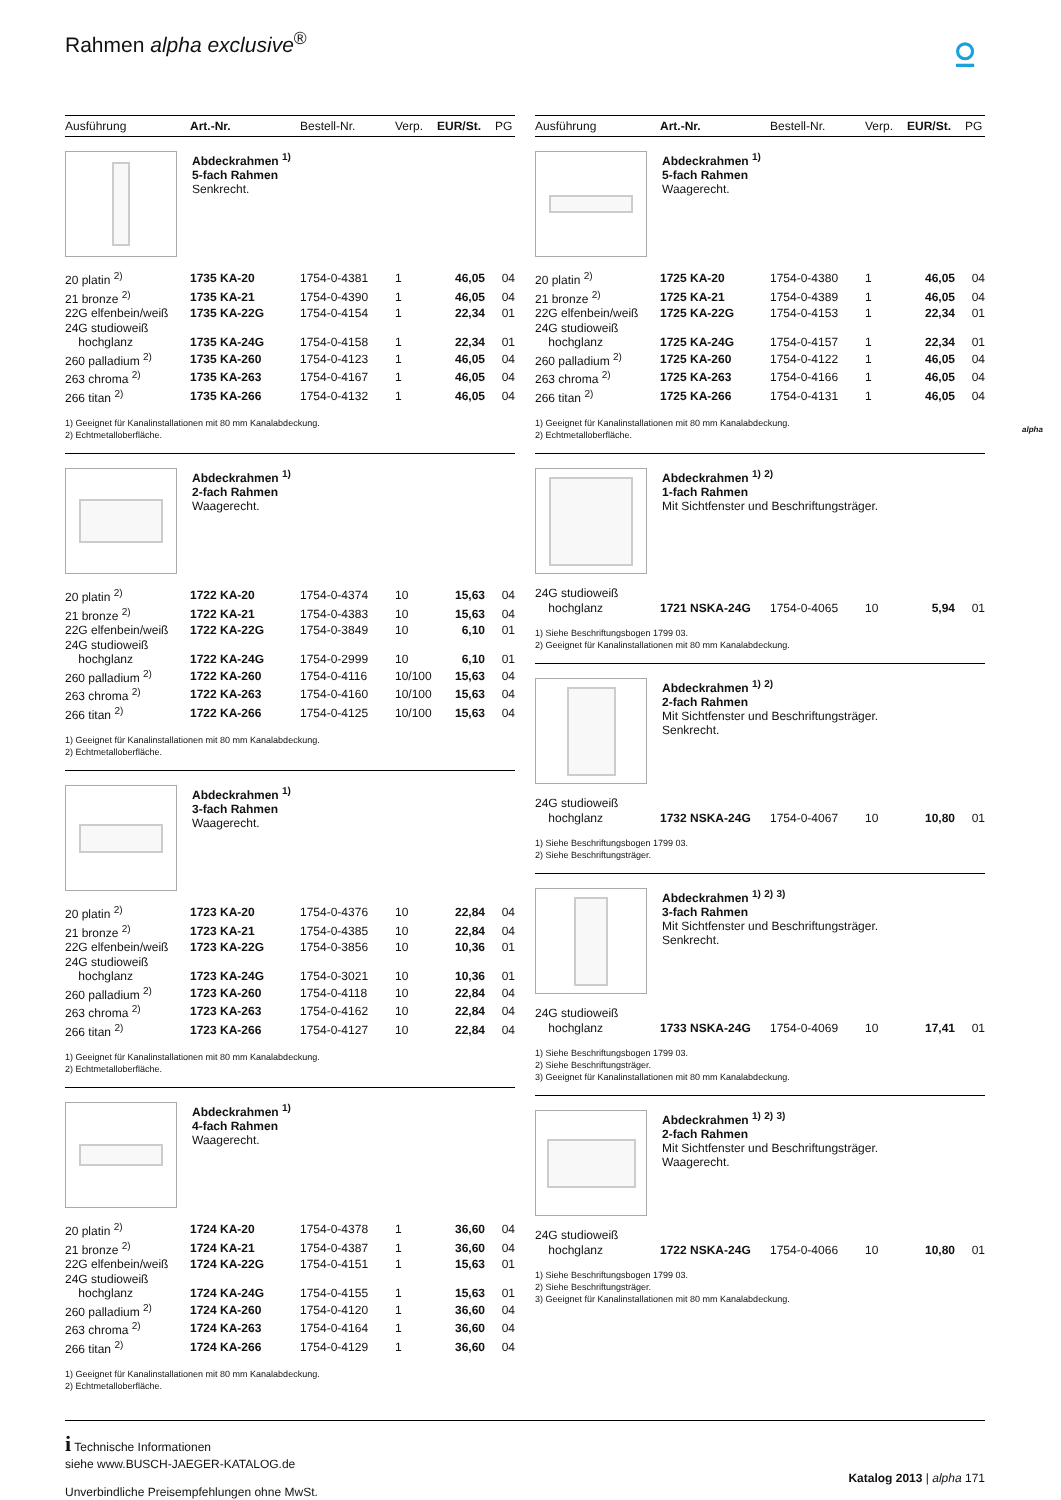Rahmen alpha exclusive<sup>®</sup> ⍜
alpha
Ausführung Art.-Nr. Bestell-Nr. Verp. EUR/St. PG
Abdeckrahmen <sup>1)</sup>
5-fach Rahmen
Senkrecht.
| 20 platin <sup>2)</sup> | 1735 KA-20 | 1754-0-4381 | 1 | 46,05 | 04 |
| 21 bronze <sup>2)</sup> | 1735 KA-21 | 1754-0-4390 | 1 | 46,05 | 04 |
| 22G elfenbein/weiß | 1735 KA-22G | 1754-0-4154 | 1 | 22,34 | 01 |
| 24G studioweiß | | | | | |
| hochglanz | 1735 KA-24G | 1754-0-4158 | 1 | 22,34 | 01 |
| 260 palladium <sup>2)</sup> | 1735 KA-260 | 1754-0-4123 | 1 | 46,05 | 04 |
| 263 chroma <sup>2)</sup> | 1735 KA-263 | 1754-0-4167 | 1 | 46,05 | 04 |
| 266 titan <sup>2)</sup> | 1735 KA-266 | 1754-0-4132 | 1 | 46,05 | 04 |
1) Geeignet für Kanalinstallationen mit 80 mm Kanalabdeckung.
2) Echtmetalloberfläche.
Abdeckrahmen <sup>1)</sup>
2-fach Rahmen
Waagerecht.
| 20 platin <sup>2)</sup> | 1722 KA-20 | 1754-0-4374 | 10 | 15,63 | 04 |
| 21 bronze <sup>2)</sup> | 1722 KA-21 | 1754-0-4383 | 10 | 15,63 | 04 |
| 22G elfenbein/weiß | 1722 KA-22G | 1754-0-3849 | 10 | 6,10 | 01 |
| 24G studioweiß | | | | | |
| hochglanz | 1722 KA-24G | 1754-0-2999 | 10 | 6,10 | 01 |
| 260 palladium <sup>2)</sup> | 1722 KA-260 | 1754-0-4116 | 10/100 | 15,63 | 04 |
| 263 chroma <sup>2)</sup> | 1722 KA-263 | 1754-0-4160 | 10/100 | 15,63 | 04 |
| 266 titan <sup>2)</sup> | 1722 KA-266 | 1754-0-4125 | 10/100 | 15,63 | 04 |
1) Geeignet für Kanalinstallationen mit 80 mm Kanalabdeckung.
2) Echtmetalloberfläche.
Abdeckrahmen <sup>1)</sup>
3-fach Rahmen
Waagerecht.
| 20 platin <sup>2)</sup> | 1723 KA-20 | 1754-0-4376 | 10 | 22,84 | 04 |
| 21 bronze <sup>2)</sup> | 1723 KA-21 | 1754-0-4385 | 10 | 22,84 | 04 |
| 22G elfenbein/weiß | 1723 KA-22G | 1754-0-3856 | 10 | 10,36 | 01 |
| 24G studioweiß | | | | | |
| hochglanz | 1723 KA-24G | 1754-0-3021 | 10 | 10,36 | 01 |
| 260 palladium <sup>2)</sup> | 1723 KA-260 | 1754-0-4118 | 10 | 22,84 | 04 |
| 263 chroma <sup>2)</sup> | 1723 KA-263 | 1754-0-4162 | 10 | 22,84 | 04 |
| 266 titan <sup>2)</sup> | 1723 KA-266 | 1754-0-4127 | 10 | 22,84 | 04 |
1) Geeignet für Kanalinstallationen mit 80 mm Kanalabdeckung.
2) Echtmetalloberfläche.
Abdeckrahmen <sup>1)</sup>
4-fach Rahmen
Waagerecht.
| 20 platin <sup>2)</sup> | 1724 KA-20 | 1754-0-4378 | 1 | 36,60 | 04 |
| 21 bronze <sup>2)</sup> | 1724 KA-21 | 1754-0-4387 | 1 | 36,60 | 04 |
| 22G elfenbein/weiß | 1724 KA-22G | 1754-0-4151 | 1 | 15,63 | 01 |
| 24G studioweiß | | | | | |
| hochglanz | 1724 KA-24G | 1754-0-4155 | 1 | 15,63 | 01 |
| 260 palladium <sup>2)</sup> | 1724 KA-260 | 1754-0-4120 | 1 | 36,60 | 04 |
| 263 chroma <sup>2)</sup> | 1724 KA-263 | 1754-0-4164 | 1 | 36,60 | 04 |
| 266 titan <sup>2)</sup> | 1724 KA-266 | 1754-0-4129 | 1 | 36,60 | 04 |
1) Geeignet für Kanalinstallationen mit 80 mm Kanalabdeckung.
2) Echtmetalloberfläche.
Ausführung Art.-Nr. Bestell-Nr. Verp. EUR/St. PG
Abdeckrahmen <sup>1)</sup>
5-fach Rahmen
Waagerecht.
| 20 platin <sup>2)</sup> | 1725 KA-20 | 1754-0-4380 | 1 | 46,05 | 04 |
| 21 bronze <sup>2)</sup> | 1725 KA-21 | 1754-0-4389 | 1 | 46,05 | 04 |
| 22G elfenbein/weiß | 1725 KA-22G | 1754-0-4153 | 1 | 22,34 | 01 |
| 24G studioweiß | | | | | |
| hochglanz | 1725 KA-24G | 1754-0-4157 | 1 | 22,34 | 01 |
| 260 palladium <sup>2)</sup> | 1725 KA-260 | 1754-0-4122 | 1 | 46,05 | 04 |
| 263 chroma <sup>2)</sup> | 1725 KA-263 | 1754-0-4166 | 1 | 46,05 | 04 |
| 266 titan <sup>2)</sup> | 1725 KA-266 | 1754-0-4131 | 1 | 46,05 | 04 |
1) Geeignet für Kanalinstallationen mit 80 mm Kanalabdeckung.
2) Echtmetalloberfläche.
Abdeckrahmen <sup>1)</sup> <sup>2)</sup>
1-fach Rahmen
Mit Sichtfenster und Beschriftungsträger.
| 24G studioweiß | | | | | |
| hochglanz | 1721 NSKA-24G | 1754-0-4065 | 10 | 5,94 | 01 |
1) Siehe Beschriftungsbogen 1799 03.
2) Geeignet für Kanalinstallationen mit 80 mm Kanalabdeckung.
Abdeckrahmen <sup>1)</sup> <sup>2)</sup>
2-fach Rahmen
Mit Sichtfenster und Beschriftungsträger.
Senkrecht.
| 24G studioweiß | | | | | |
| hochglanz | 1732 NSKA-24G | 1754-0-4067 | 10 | 10,80 | 01 |
1) Siehe Beschriftungsbogen 1799 03.
2) Siehe Beschriftungsträger.
Abdeckrahmen <sup>1)</sup> <sup>2)</sup> <sup>3)</sup>
3-fach Rahmen
Mit Sichtfenster und Beschriftungsträger.
Senkrecht.
| 24G studioweiß | | | | | |
| hochglanz | 1733 NSKA-24G | 1754-0-4069 | 10 | 17,41 | 01 |
1) Siehe Beschriftungsbogen 1799 03.
2) Siehe Beschriftungsträger.
3) Geeignet für Kanalinstallationen mit 80 mm Kanalabdeckung.
Abdeckrahmen <sup>1)</sup> <sup>2)</sup> <sup>3)</sup>
2-fach Rahmen
Mit Sichtfenster und Beschriftungsträger.
Waagerecht.
| 24G studioweiß | | | | | |
| hochglanz | 1722 NSKA-24G | 1754-0-4066 | 10 | 10,80 | 01 |
1) Siehe Beschriftungsbogen 1799 03.
2) Siehe Beschriftungsträger.
3) Geeignet für Kanalinstallationen mit 80 mm Kanalabdeckung.
i Technische Informationen
siehe www.BUSCH-JAEGER-KATALOG.de
Unverbindliche Preisempfehlungen ohne MwSt.
Katalog 2013 | alpha 171